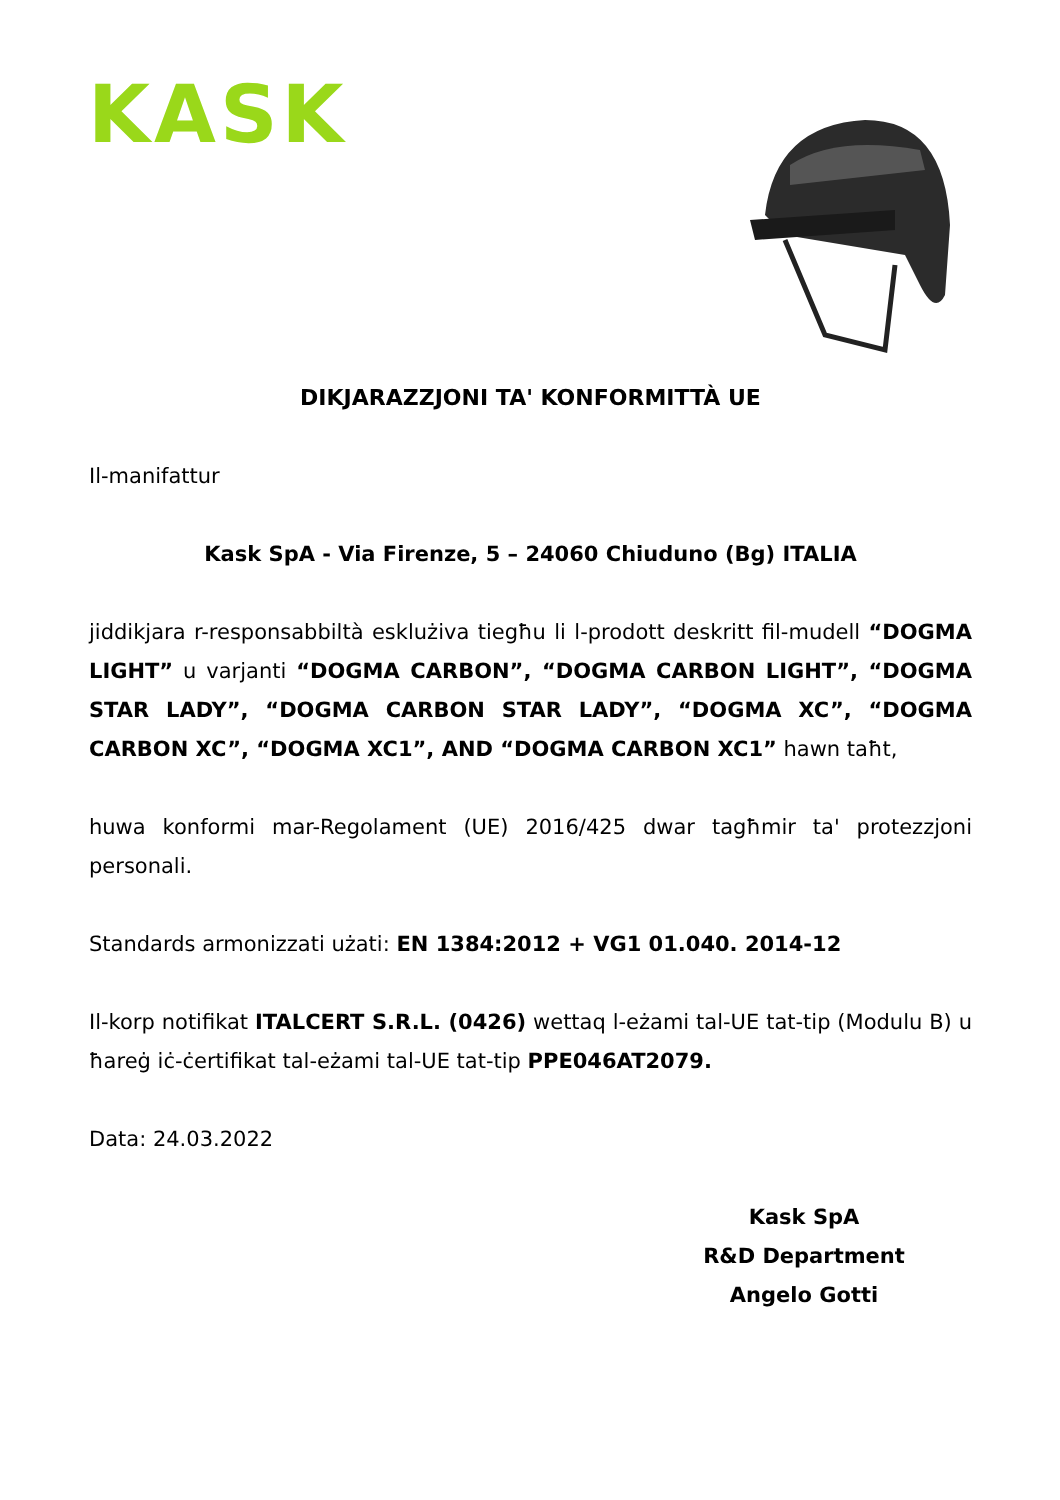KASK
DIKJARAZZJONI TA' KONFORMITTÀ UE
Il-manifattur
Kask SpA - Via Firenze, 5 – 24060 Chiuduno (Bg) ITALIA
jiddikjara r-responsabbiltà esklużiva tiegħu li l-prodott deskritt fil-mudell “DOGMA LIGHT” u varjanti “DOGMA CARBON”, “DOGMA CARBON LIGHT”, “DOGMA STAR LADY”, “DOGMA CARBON STAR LADY”, “DOGMA XC”, “DOGMA CARBON XC”, “DOGMA XC1”, AND “DOGMA CARBON XC1” hawn taħt,
huwa konformi mar-Regolament (UE) 2016/425 dwar tagħmir ta' protezzjoni personali.
Standards armonizzati użati: EN 1384:2012 + VG1 01.040. 2014-12
Il-korp notifikat ITALCERT S.R.L. (0426) wettaq l-eżami tal-UE tat-tip (Modulu B) u ħareġ iċ-ċertifikat tal-eżami tal-UE tat-tip PPE046AT2079.
Data: 24.03.2022
Kask SpA
R&D Department
Angelo Gotti